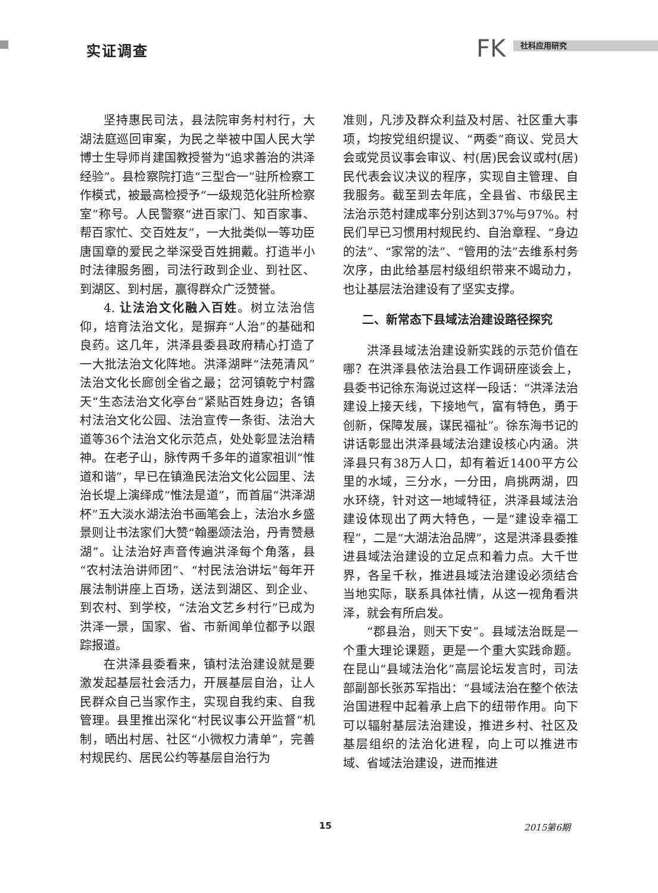实证调查 FK 社科应用研究
坚持惠民司法，县法院审务村村行，大湖法庭巡回审案，为民之举被中国人民大学博士生导师肖建国教授誉为“追求善治的洪泽经验”。县检察院打造“三型合一”驻所检察工作模式，被最高检授予“一级规范化驻所检察室”称号。人民警察“进百家门、知百家事、帮百家忙、交百姓友”，一大批类似一等功臣唐国章的爱民之举深受百姓拥戴。打造半小时法律服务圈，司法行政到企业、到社区、到湖区、到村居，赢得群众广泛赞誉。
4. 让法治文化融入百姓。树立法治信仰，培育法治文化，是摒弃“人治”的基础和良药。这几年，洪泽县委县政府精心打造了一大批法治文化阵地。洪泽湖畔“法苑清风”法治文化长廊创全省之最；岔河镇乾宁村露天“生态法治文化亭台”紧贴百姓身边；各镇村法治文化公园、法治宣传一条街、法治大道等36个法治文化示范点，处处彰显法治精神。在老子山，脉传两千多年的道家祖训“惟道和谐”，早已在镇渔民法治文化公园里、法治长堤上演绎成“惟法是道”，而首届“洪泽湖杯”五大淡水湖法治书画笔会上，法治水乡盛景则让书法家们大赞“翰墨颂法治，丹青赞悬湖”。让法治好声音传遍洪泽每个角落，县“农村法治讲师团”、“村民法治讲坛”每年开展法制讲座上百场，送法到湖区、到企业、到农村、到学校，“法治文艺乡村行”已成为洪泽一景，国家、省、市新闻单位都予以跟踪报道。
在洪泽县委看来，镇村法治建设就是要激发起基层社会活力，开展基层自治，让人民群众自己当家作主，实现自我约束、自我管理。县里推出深化“村民议事公开监督”机制，晒出村居、社区“小微权力清单”，完善村规民约、居民公约等基层自治行为
准则，凡涉及群众利益及村居、社区重大事项，均按党组织提议、“两委”商议、党员大会或党员议事会审议、村(居)民会议或村(居)民代表会议决议的程序，实现自主管理、自我服务。截至到去年底，全县省、市级民主法治示范村建成率分别达到37%与97%。村民们早已习惯用村规民约、自治章程、“身边的法”、“家常的法”、“管用的法”去维系村务次序，由此给基层村级组织带来不竭动力，也让基层法治建设有了坚实支撑。
二、新常态下县域法治建设路径探究
洪泽县域法治建设新实践的示范价值在哪？在洪泽县依法治县工作调研座谈会上，县委书记徐东海说过这样一段话：“洪泽法治建设上接天线，下接地气，富有特色，勇于创新，保障发展，谋民福祉”。徐东海书记的讲话彰显出洪泽县域法治建设核心内涵。洪泽县只有38万人口，却有着近1400平方公里的水域，三分水，一分田，肩挑两湖，四水环绕，针对这一地域特征，洪泽县域法治建设体现出了两大特色，一是“建设幸福工程”，二是“大湖法治品牌”，这是洪泽县委推进县域法治建设的立足点和着力点。大千世界，各呈千秋，推进县域法治建设必须结合当地实际，联系具体社情，从这一视角看洪泽，就会有所启发。
“郡县治，则天下安”。县域法治既是一个重大理论课题，更是一个重大实践命题。在昆山“县域法治化”高层论坛发言时，司法部副部长张苏军指出：“县域法治在整个依法治国进程中起着承上启下的纽带作用。向下可以辐射基层法治建设，推进乡村、社区及基层组织的法治化进程，向上可以推进市域、省域法治建设，进而推进
15 2015第6期